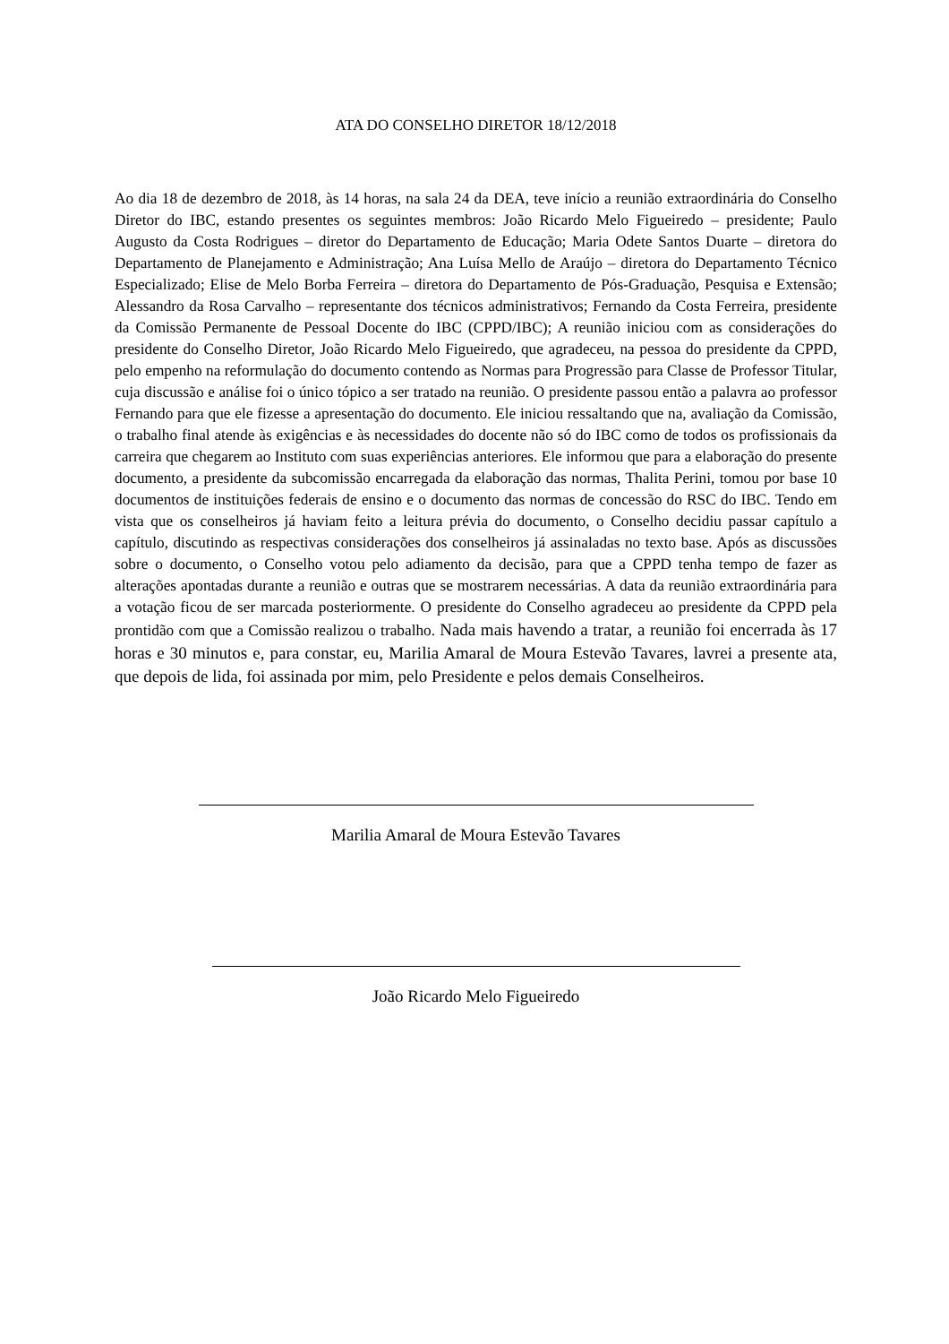ATA DO CONSELHO DIRETOR 18/12/2018
Ao dia 18 de dezembro de 2018, às 14 horas, na sala 24 da DEA, teve início a reunião extraordinária do Conselho Diretor do IBC, estando presentes os seguintes membros: João Ricardo Melo Figueiredo – presidente; Paulo Augusto da Costa Rodrigues – diretor do Departamento de Educação; Maria Odete Santos Duarte – diretora do Departamento de Planejamento e Administração; Ana Luísa Mello de Araújo – diretora do Departamento Técnico Especializado; Elise de Melo Borba Ferreira – diretora do Departamento de Pós-Graduação, Pesquisa e Extensão; Alessandro da Rosa Carvalho – representante dos técnicos administrativos; Fernando da Costa Ferreira, presidente da Comissão Permanente de Pessoal Docente do IBC (CPPD/IBC); A reunião iniciou com as considerações do presidente do Conselho Diretor, João Ricardo Melo Figueiredo, que agradeceu, na pessoa do presidente da CPPD, pelo empenho na reformulação do documento contendo as Normas para Progressão para Classe de Professor Titular, cuja discussão e análise foi o único tópico a ser tratado na reunião. O presidente passou então a palavra ao professor Fernando para que ele fizesse a apresentação do documento. Ele iniciou ressaltando que na, avaliação da Comissão, o trabalho final atende às exigências e às necessidades do docente não só do IBC como de todos os profissionais da carreira que chegarem ao Instituto com suas experiências anteriores. Ele informou que para a elaboração do presente documento, a presidente da subcomissão encarregada da elaboração das normas, Thalita Perini, tomou por base 10 documentos de instituições federais de ensino e o documento das normas de concessão do RSC do IBC. Tendo em vista que os conselheiros já haviam feito a leitura prévia do documento, o Conselho decidiu passar capítulo a capítulo, discutindo as respectivas considerações dos conselheiros já assinaladas no texto base. Após as discussões sobre o documento, o Conselho votou pelo adiamento da decisão, para que a CPPD tenha tempo de fazer as alterações apontadas durante a reunião e outras que se mostrarem necessárias. A data da reunião extraordinária para a votação ficou de ser marcada posteriormente. O presidente do Conselho agradeceu ao presidente da CPPD pela prontidão com que a Comissão realizou o trabalho. Nada mais havendo a tratar, a reunião foi encerrada às 17 horas e 30 minutos e, para constar, eu, Marilia Amaral de Moura Estevão Tavares, lavrei a presente ata, que depois de lida, foi assinada por mim, pelo Presidente e pelos demais Conselheiros.
Marilia Amaral de Moura Estevão Tavares
João Ricardo Melo Figueiredo